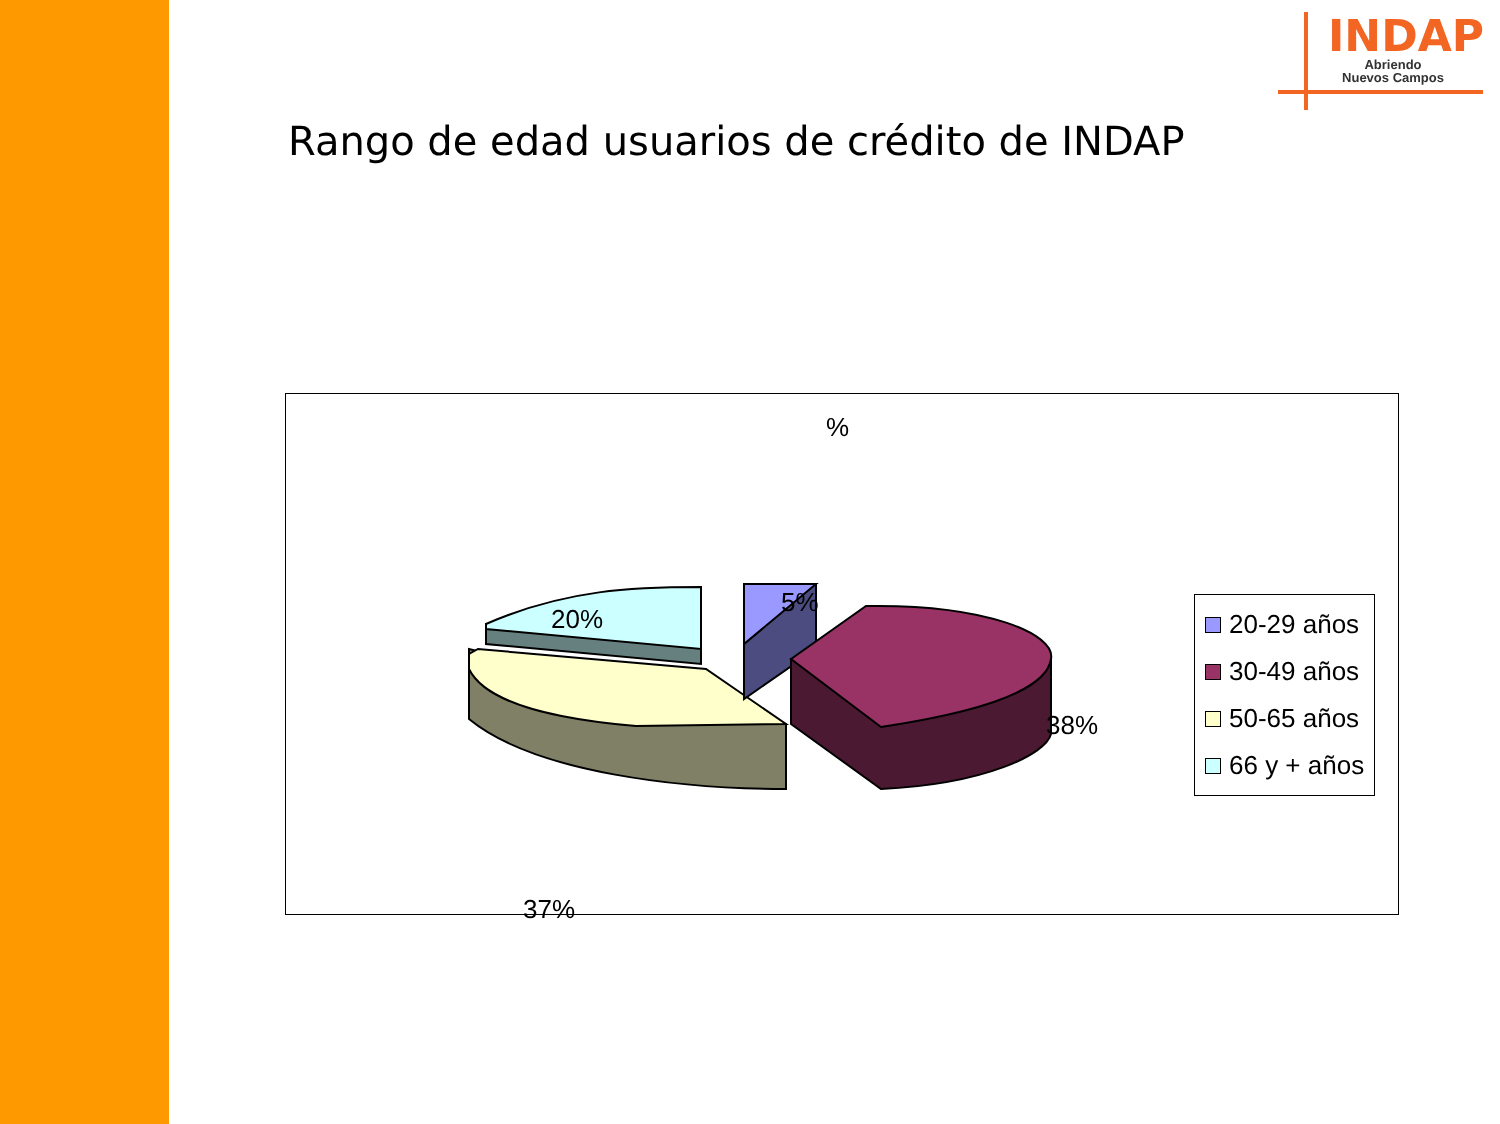INDAP
Abriendo
Nuevos Campos
Rango de edad usuarios de crédito de INDAP
%
20%
5%
38%
37%
20-29 años
30-49 años
50-65 años
66 y + años